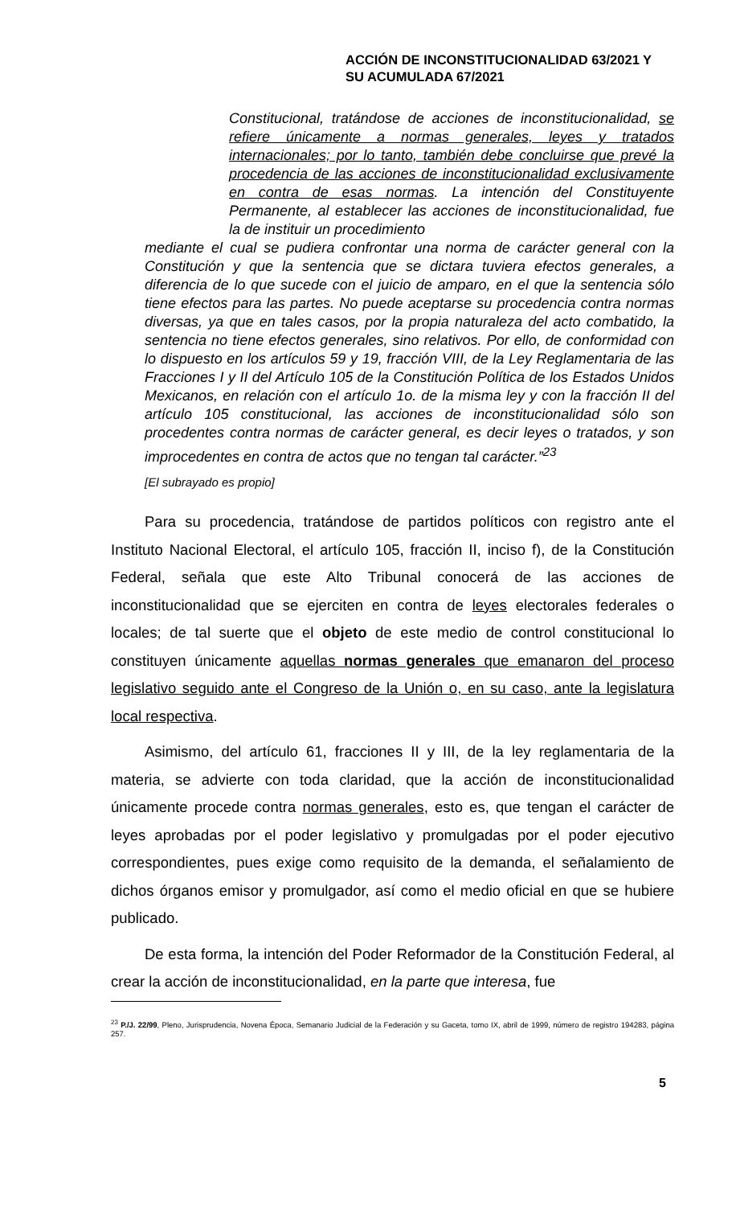ACCIÓN DE INCONSTITUCIONALIDAD 63/2021 Y
SU ACUMULADA 67/2021
Constitucional, tratándose de acciones de inconstitucionalidad, se refiere únicamente a normas generales, leyes y tratados internacionales; por lo tanto, también debe concluirse que prevé la procedencia de las acciones de inconstitucionalidad exclusivamente en contra de esas normas. La intención del Constituyente Permanente, al establecer las acciones de inconstitucionalidad, fue la de instituir un procedimiento
mediante el cual se pudiera confrontar una norma de carácter general con la Constitución y que la sentencia que se dictara tuviera efectos generales, a diferencia de lo que sucede con el juicio de amparo, en el que la sentencia sólo tiene efectos para las partes. No puede aceptarse su procedencia contra normas diversas, ya que en tales casos, por la propia naturaleza del acto combatido, la sentencia no tiene efectos generales, sino relativos. Por ello, de conformidad con lo dispuesto en los artículos 59 y 19, fracción VIII, de la Ley Reglamentaria de las Fracciones I y II del Artículo 105 de la Constitución Política de los Estados Unidos Mexicanos, en relación con el artículo 1o. de la misma ley y con la fracción II del artículo 105 constitucional, las acciones de inconstitucionalidad sólo son procedentes contra normas de carácter general, es decir leyes o tratados, y son improcedentes en contra de actos que no tengan tal carácter.”<sup>23</sup>
[El subrayado es propio]
Para su procedencia, tratándose de partidos políticos con registro ante el Instituto Nacional Electoral, el artículo 105, fracción II, inciso f), de la Constitución Federal, señala que este Alto Tribunal conocerá de las acciones de inconstitucionalidad que se ejerciten en contra de leyes electorales federales o locales; de tal suerte que el objeto de este medio de control constitucional lo constituyen únicamente aquellas normas generales que emanaron del proceso legislativo seguido ante el Congreso de la Unión o, en su caso, ante la legislatura local respectiva.
Asimismo, del artículo 61, fracciones II y III, de la ley reglamentaria de la materia, se advierte con toda claridad, que la acción de inconstitucionalidad únicamente procede contra normas generales, esto es, que tengan el carácter de leyes aprobadas por el poder legislativo y promulgadas por el poder ejecutivo correspondientes, pues exige como requisito de la demanda, el señalamiento de dichos órganos emisor y promulgador, así como el medio oficial en que se hubiere publicado.
De esta forma, la intención del Poder Reformador de la Constitución Federal, al crear la acción de inconstitucionalidad, en la parte que interesa, fue
<sup>23</sup> P./J. 22/99, Pleno, Jurisprudencia, Novena Época, Semanario Judicial de la Federación y su Gaceta, tomo IX, abril de 1999, número de registro 194283, página 257.
5